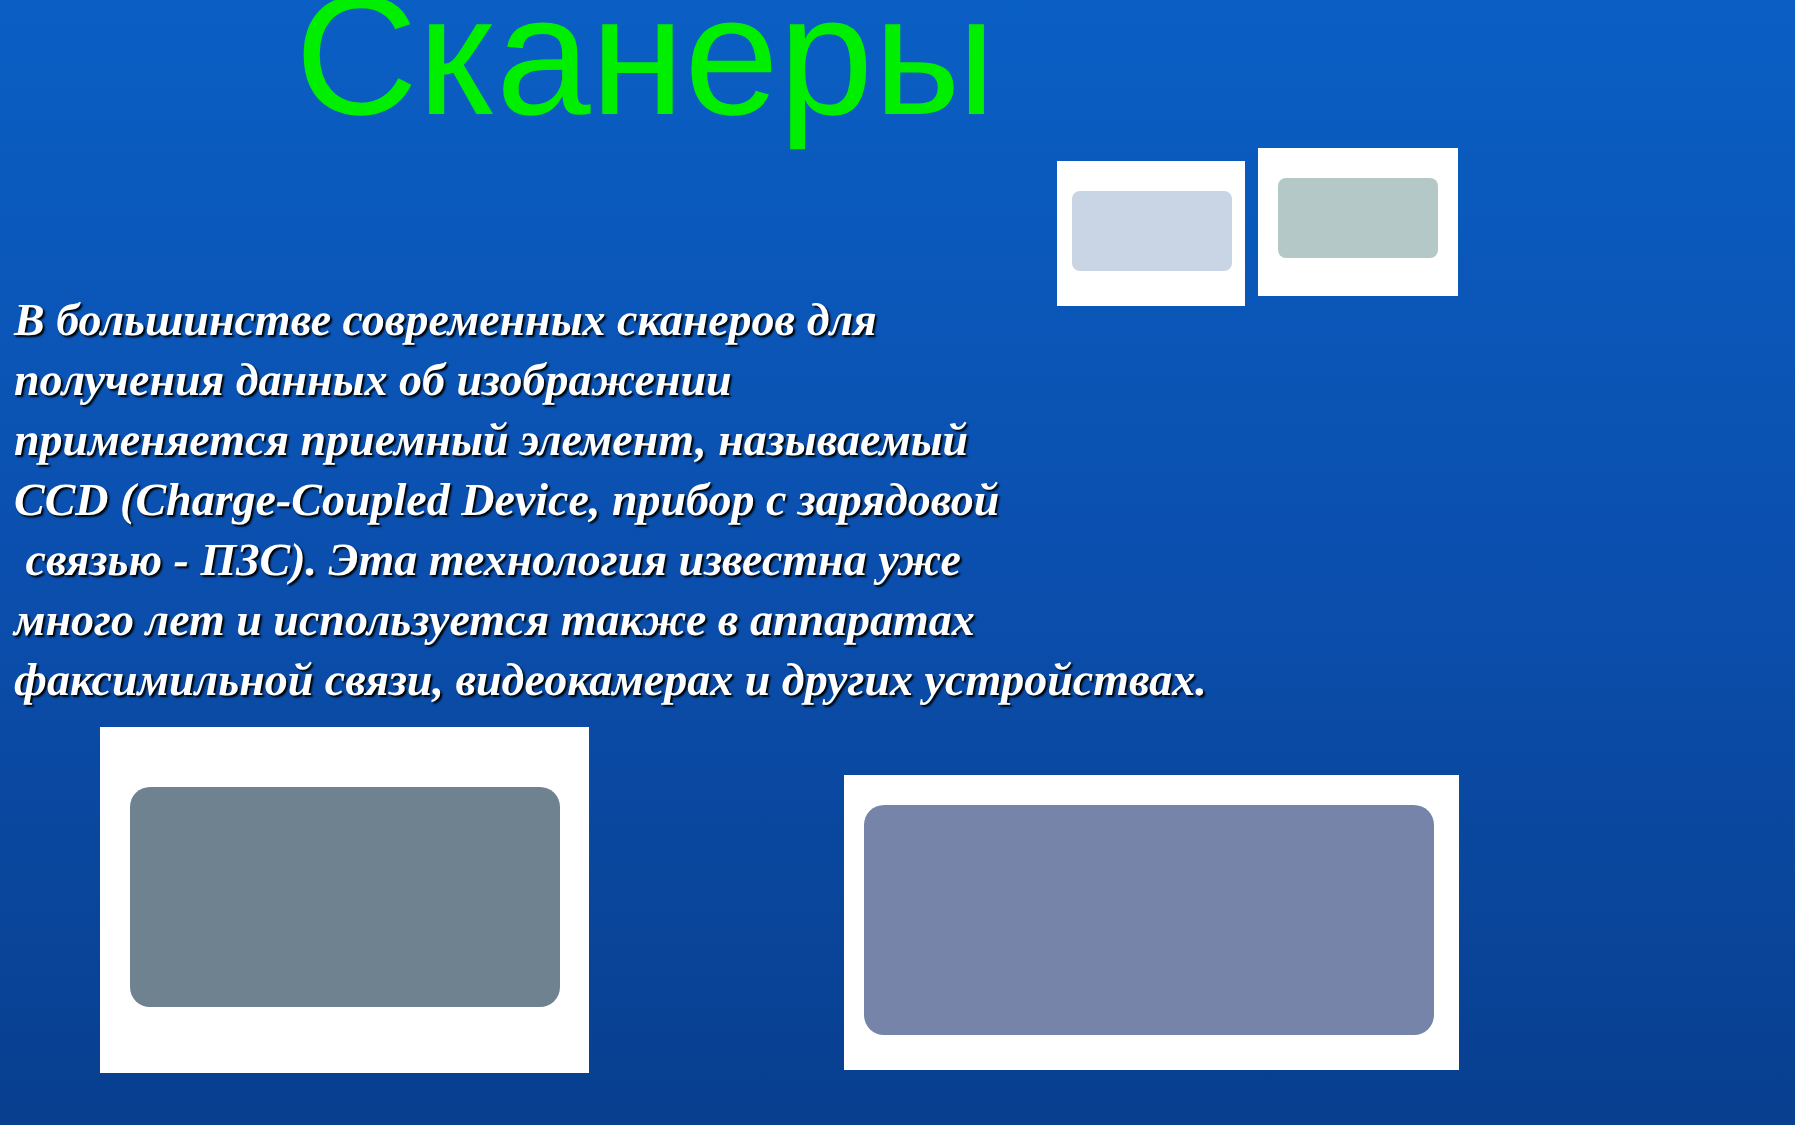Сканеры
В большинстве современных сканеров для
получения данных об изображении
применяется приемный элемент, называемый
CCD (Charge-Coupled Device, прибор с зарядовой
связью - ПЗС). Эта технология известна уже
много лет и используется также в аппаратах
факсимильной связи, видеокамерах и других устройствах.